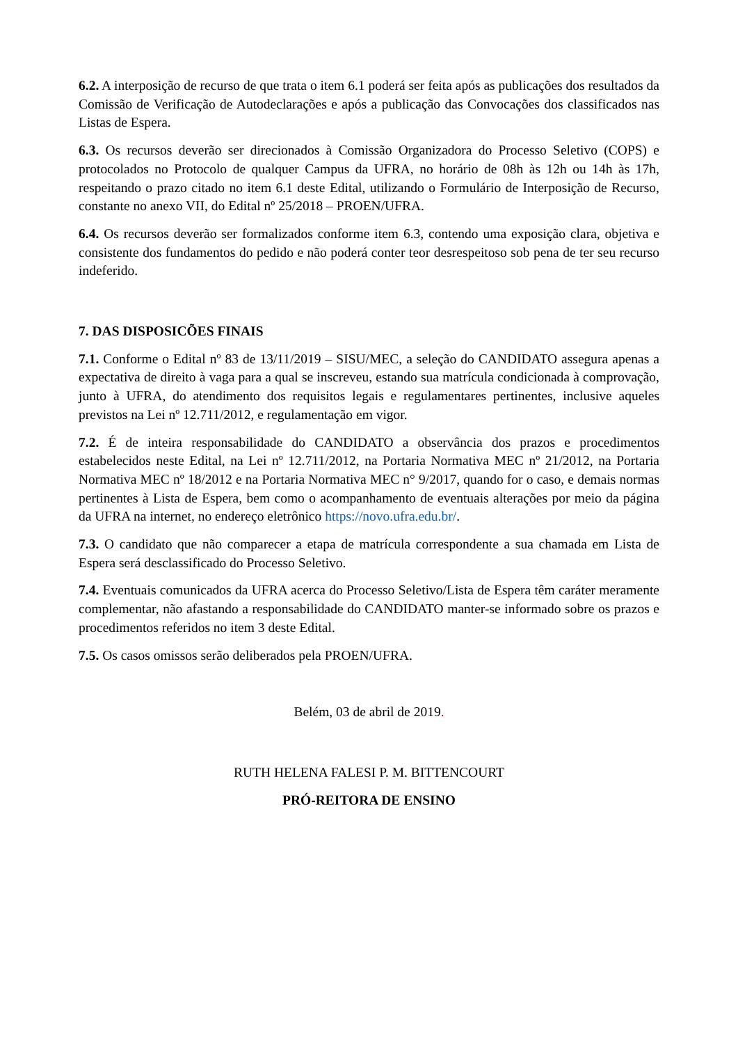6.2. A interposição de recurso de que trata o item 6.1 poderá ser feita após as publicações dos resultados da Comissão de Verificação de Autodeclarações e após a publicação das Convocações dos classificados nas Listas de Espera.
6.3. Os recursos deverão ser direcionados à Comissão Organizadora do Processo Seletivo (COPS) e protocolados no Protocolo de qualquer Campus da UFRA, no horário de 08h às 12h ou 14h às 17h, respeitando o prazo citado no item 6.1 deste Edital, utilizando o Formulário de Interposição de Recurso, constante no anexo VII, do Edital nº 25/2018 – PROEN/UFRA.
6.4. Os recursos deverão ser formalizados conforme item 6.3, contendo uma exposição clara, objetiva e consistente dos fundamentos do pedido e não poderá conter teor desrespeitoso sob pena de ter seu recurso indeferido.
7. DAS DISPOSICÕES FINAIS
7.1. Conforme o Edital nº 83 de 13/11/2019 – SISU/MEC, a seleção do CANDIDATO assegura apenas a expectativa de direito à vaga para a qual se inscreveu, estando sua matrícula condicionada à comprovação, junto à UFRA, do atendimento dos requisitos legais e regulamentares pertinentes, inclusive aqueles previstos na Lei nº 12.711/2012, e regulamentação em vigor.
7.2. É de inteira responsabilidade do CANDIDATO a observância dos prazos e procedimentos estabelecidos neste Edital, na Lei nº 12.711/2012, na Portaria Normativa MEC nº 21/2012, na Portaria Normativa MEC nº 18/2012 e na Portaria Normativa MEC n° 9/2017, quando for o caso, e demais normas pertinentes à Lista de Espera, bem como o acompanhamento de eventuais alterações por meio da página da UFRA na internet, no endereço eletrônico https://novo.ufra.edu.br/.
7.3. O candidato que não comparecer a etapa de matrícula correspondente a sua chamada em Lista de Espera será desclassificado do Processo Seletivo.
7.4. Eventuais comunicados da UFRA acerca do Processo Seletivo/Lista de Espera têm caráter meramente complementar, não afastando a responsabilidade do CANDIDATO manter-se informado sobre os prazos e procedimentos referidos no item 3 deste Edital.
7.5. Os casos omissos serão deliberados pela PROEN/UFRA.
Belém, 03 de abril de 2019.
RUTH HELENA FALESI P. M. BITTENCOURT
PRÓ-REITORA DE ENSINO